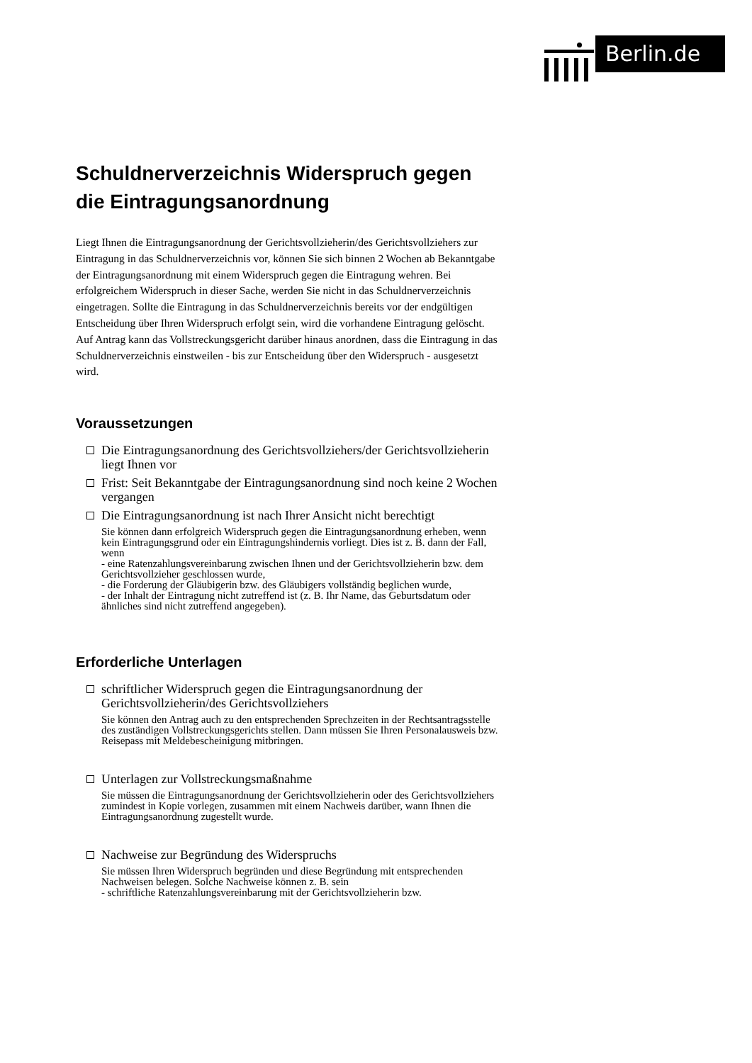Berlin.de
Schuldnerverzeichnis Widerspruch gegen die Eintragungsanordnung
Liegt Ihnen die Eintragungsanordnung der Gerichtsvollzieherin/des Gerichtsvollziehers zur Eintragung in das Schuldnerverzeichnis vor, können Sie sich binnen 2 Wochen ab Bekanntgabe der Eintragungsanordnung mit einem Widerspruch gegen die Eintragung wehren. Bei erfolgreichem Widerspruch in dieser Sache, werden Sie nicht in das Schuldnerverzeichnis eingetragen. Sollte die Eintragung in das Schuldnerverzeichnis bereits vor der endgültigen Entscheidung über Ihren Widerspruch erfolgt sein, wird die vorhandene Eintragung gelöscht. Auf Antrag kann das Vollstreckungsgericht darüber hinaus anordnen, dass die Eintragung in das Schuldnerverzeichnis einstweilen - bis zur Entscheidung über den Widerspruch - ausgesetzt wird.
Voraussetzungen
Die Eintragungsanordnung des Gerichtsvollziehers/der Gerichtsvollzieherin liegt Ihnen vor
Frist: Seit Bekanntgabe der Eintragungsanordnung sind noch keine 2 Wochen vergangen
Die Eintragungsanordnung ist nach Ihrer Ansicht nicht berechtigt
Sie können dann erfolgreich Widerspruch gegen die Eintragungsanordnung erheben, wenn kein Eintragungsgrund oder ein Eintragungshindernis vorliegt. Dies ist z. B. dann der Fall, wenn
- eine Ratenzahlungsvereinbarung zwischen Ihnen und der Gerichtsvollzieherin bzw. dem Gerichtsvollzieher geschlossen wurde,
- die Forderung der Gläubigerin bzw. des Gläubigers vollständig beglichen wurde,
- der Inhalt der Eintragung nicht zutreffend ist (z. B. Ihr Name, das Geburtsdatum oder ähnliches sind nicht zutreffend angegeben).
Erforderliche Unterlagen
schriftlicher Widerspruch gegen die Eintragungsanordnung der Gerichtsvollzieherin/des Gerichtsvollziehers
Sie können den Antrag auch zu den entsprechenden Sprechzeiten in der Rechtsantragsstelle des zuständigen Vollstreckungsgerichts stellen. Dann müssen Sie Ihren Personalausweis bzw. Reisepass mit Meldebescheinigung mitbringen.
Unterlagen zur Vollstreckungsmaßnahme
Sie müssen die Eintragungsanordnung der Gerichtsvollzieherin oder des Gerichtsvollziehers zumindest in Kopie vorlegen, zusammen mit einem Nachweis darüber, wann Ihnen die Eintragungsanordnung zugestellt wurde.
Nachweise zur Begründung des Widerspruchs
Sie müssen Ihren Widerspruch begründen und diese Begründung mit entsprechenden Nachweisen belegen. Solche Nachweise können z. B. sein
- schriftliche Ratenzahlungsvereinbarung mit der Gerichtsvollzieherin bzw.